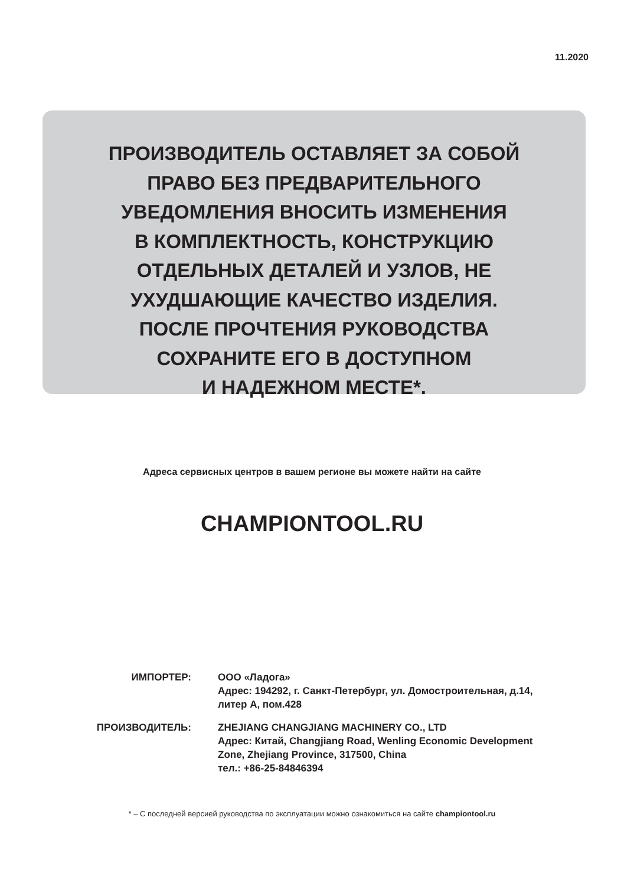11.2020
ПРОИЗВОДИТЕЛЬ ОСТАВЛЯЕТ ЗА СОБОЙ
ПРАВО БЕЗ ПРЕДВАРИТЕЛЬНОГО
УВЕДОМЛЕНИЯ ВНОСИТЬ ИЗМЕНЕНИЯ
В КОМПЛЕКТНОСТЬ, КОНСТРУКЦИЮ
ОТДЕЛЬНЫХ ДЕТАЛЕЙ И УЗЛОВ, НЕ
УХУДШАЮЩИЕ КАЧЕСТВО ИЗДЕЛИЯ.
ПОСЛЕ ПРОЧТЕНИЯ РУКОВОДСТВА
СОХРАНИТЕ ЕГО В ДОСТУПНОМ
И НАДЕЖНОМ МЕСТЕ*.
Адреса сервисных центров в вашем регионе вы можете найти на сайте
CHAMPIONTOOL.RU
ИМПОРТЕР: ООО «Ладога»
Адрес: 194292, г. Санкт-Петербург, ул. Домостроительная, д.14,
литер А, пом.428
ПРОИЗВОДИТЕЛЬ: ZHEJIANG CHANGJIANG MACHINERY CO., LTD
Адрес: Китай, Changjiang Road, Wenling Economic Development
Zone, Zhejiang Province, 317500, China
тел.: +86-25-84846394
* – С последней версией руководства по эксплуатации можно ознакомиться на сайте championtool.ru